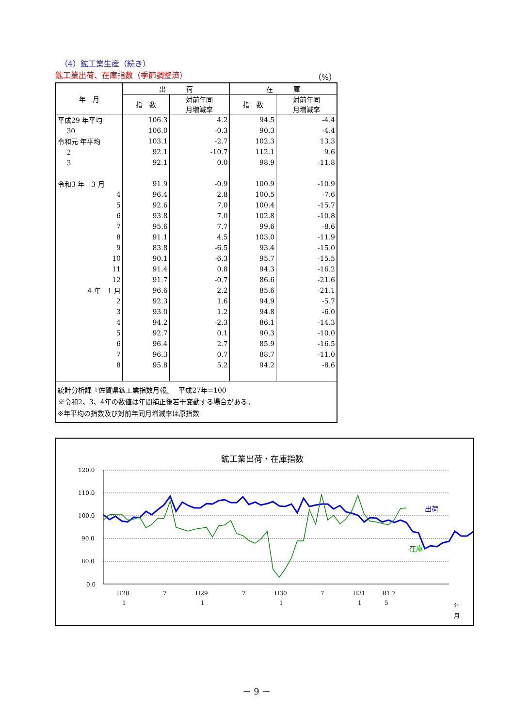（4）鉱工業生産（続き）
鉱工業出荷、在庫指数（季節調整済） （%）
| 年 月 | 出 荷 | | 在 庫 | |
| --- | --- | --- | --- | --- |
| | 指 数 | 対前年同 月増減率 | 指 数 | 対前年同 月増減率 |
| 平成29 年平均 | 106.3 | 4.2 | 94.5 | -4.4 |
| 30 | 106.0 | -0.3 | 90.3 | -4.4 |
| 令和元 年平均 | 103.1 | -2.7 | 102.3 | 13.3 |
| 2 | 92.1 | -10.7 | 112.1 | 9.6 |
| 3 | 92.1 | 0.0 | 98.9 | -11.8 |
| 令和3 年 3 月 | 91.9 | -0.9 | 100.9 | -10.9 |
| 4 | 96.4 | 2.8 | 100.5 | -7.6 |
| 5 | 92.6 | 7.0 | 100.4 | -15.7 |
| 6 | 93.8 | 7.0 | 102.8 | -10.8 |
| 7 | 95.6 | 7.7 | 99.6 | -8.6 |
| 8 | 91.1 | 4.5 | 103.0 | -11.9 |
| 9 | 83.8 | -6.5 | 93.4 | -15.0 |
| 10 | 90.1 | -6.3 | 95.7 | -15.5 |
| 11 | 91.4 | 0.8 | 94.3 | -16.2 |
| 12 | 91.7 | -0.7 | 86.6 | -21.6 |
| 4 年 1 月 | 96.6 | 2.2 | 85.6 | -21.1 |
| 2 | 92.3 | 1.6 | 94.9 | -5.7 |
| 3 | 93.0 | 1.2 | 94.8 | -6.0 |
| 4 | 94.2 | -2.3 | 86.1 | -14.3 |
| 5 | 92.7 | 0.1 | 90.3 | -10.0 |
| 6 | 96.4 | 2.7 | 85.9 | -16.5 |
| 7 | 96.3 | 0.7 | 88.7 | -11.0 |
| 8 | 95.8 | 5.2 | 94.2 | -8.6 |
| 統計分析課『佐賀県鉱工業指数月報』 平成27年=100 ※令和2、3、4年の数値は年間補正後若干変動する場合がある。 ※年平均の指数及び対前年同月増減率は原指数 | | | | |
鉱工業出荷・在庫指数
120.0
110.0
100.0
90.0
80.0
0.0
出荷
在庫
H28
7
H29
7
H30
7
H31
R1 7
1
1
1
1
5
年
月
－ 9 －